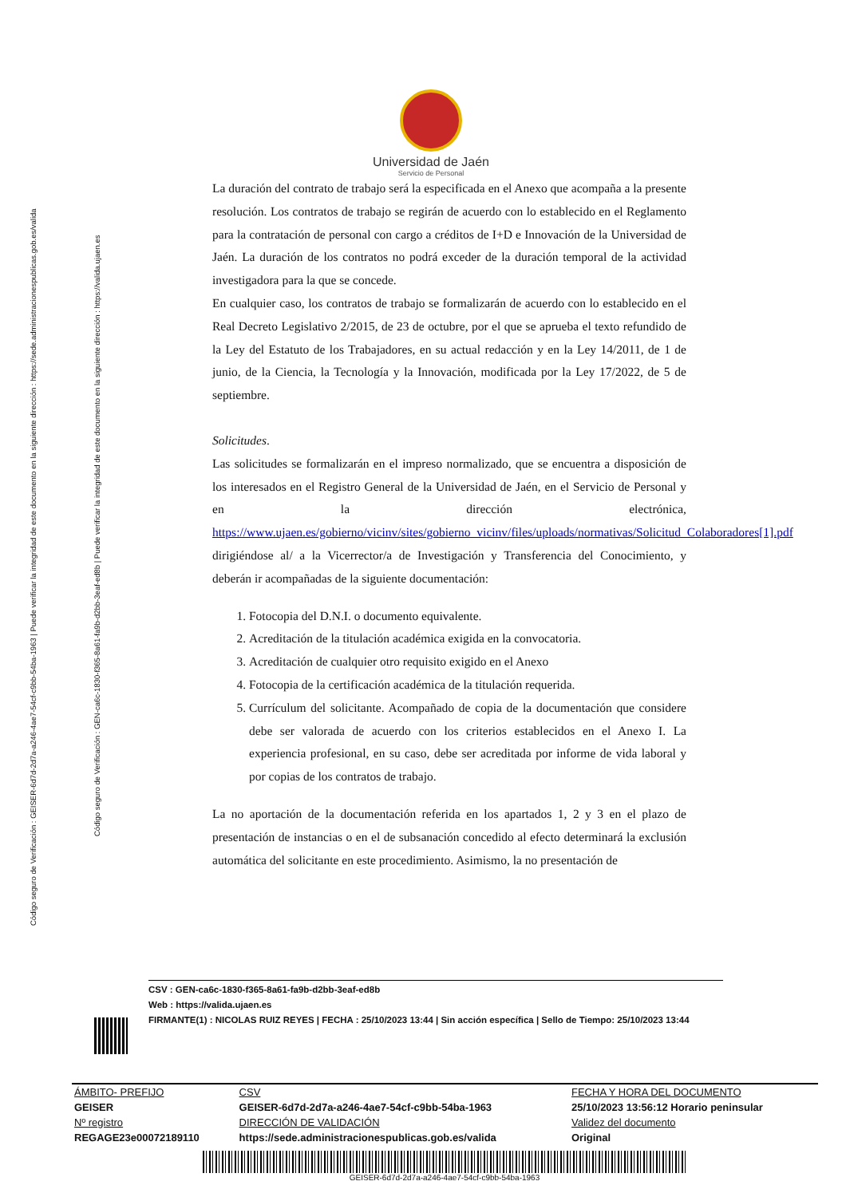Código seguro de Verificación : GEISER-6d7d-2d7a-a246-4ae7-54cf-c9bb-54ba-1963 | Puede verificar la integridad de este documento en la siguiente dirección : https://sede.administracionespublicas.gob.es/valida
Código seguro de Verificación : GEN-ca6c-1830-f365-8a61-fa9b-d2bb-3eaf-ed8b | Puede verificar la integridad de este documento en la siguiente dirección : https://valida.ujaen.es
Universidad de Jaén
Servicio de Personal
La duración del contrato de trabajo será la especificada en el Anexo que acompaña a la presente resolución. Los contratos de trabajo se regirán de acuerdo con lo establecido en el Reglamento para la contratación de personal con cargo a créditos de I+D e Innovación de la Universidad de Jaén. La duración de los contratos no podrá exceder de la duración temporal de la actividad investigadora para la que se concede.
En cualquier caso, los contratos de trabajo se formalizarán de acuerdo con lo establecido en el Real Decreto Legislativo 2/2015, de 23 de octubre, por el que se aprueba el texto refundido de la Ley del Estatuto de los Trabajadores, en su actual redacción y en la Ley 14/2011, de 1 de junio, de la Ciencia, la Tecnología y la Innovación, modificada por la Ley 17/2022, de 5 de septiembre.
Solicitudes.
Las solicitudes se formalizarán en el impreso normalizado, que se encuentra a disposición de los interesados en el Registro General de la Universidad de Jaén, en el Servicio de Personal y en la dirección electrónica, https://www.ujaen.es/gobierno/vicinv/sites/gobierno_vicinv/files/uploads/normativas/Solicitud_Colaboradores[1].pdf
dirigiéndose al/ a la Vicerrector/a de Investigación y Transferencia del Conocimiento, y deberán ir acompañadas de la siguiente documentación:
1. Fotocopia del D.N.I. o documento equivalente.
2. Acreditación de la titulación académica exigida en la convocatoria.
3. Acreditación de cualquier otro requisito exigido en el Anexo
4. Fotocopia de la certificación académica de la titulación requerida.
5. Currículum del solicitante. Acompañado de copia de la documentación que considere debe ser valorada de acuerdo con los criterios establecidos en el Anexo I. La experiencia profesional, en su caso, debe ser acreditada por informe de vida laboral y por copias de los contratos de trabajo.
La no aportación de la documentación referida en los apartados 1, 2 y 3 en el plazo de presentación de instancias o en el de subsanación concedido al efecto determinará la exclusión automática del solicitante en este procedimiento. Asimismo, la no presentación de
CSV : GEN-ca6c-1830-f365-8a61-fa9b-d2bb-3eaf-ed8b
Web : https://valida.ujaen.es
FIRMANTE(1) : NICOLAS RUIZ REYES | FECHA : 25/10/2023 13:44 | Sin acción específica | Sello de Tiempo: 25/10/2023 13:44
| ÁMBITO- PREFIJO | CSV | FECHA Y HORA DEL DOCUMENTO |
| GEISER | GEISER-6d7d-2d7a-a246-4ae7-54cf-c9bb-54ba-1963 | 25/10/2023 13:56:12 Horario peninsular |
| Nº registro | DIRECCIÓN DE VALIDACIÓN | Validez del documento |
| REGAGE23e00072189110 | https://sede.administracionespublicas.gob.es/valida | Original |
GEISER-6d7d-2d7a-a246-4ae7-54cf-c9bb-54ba-1963